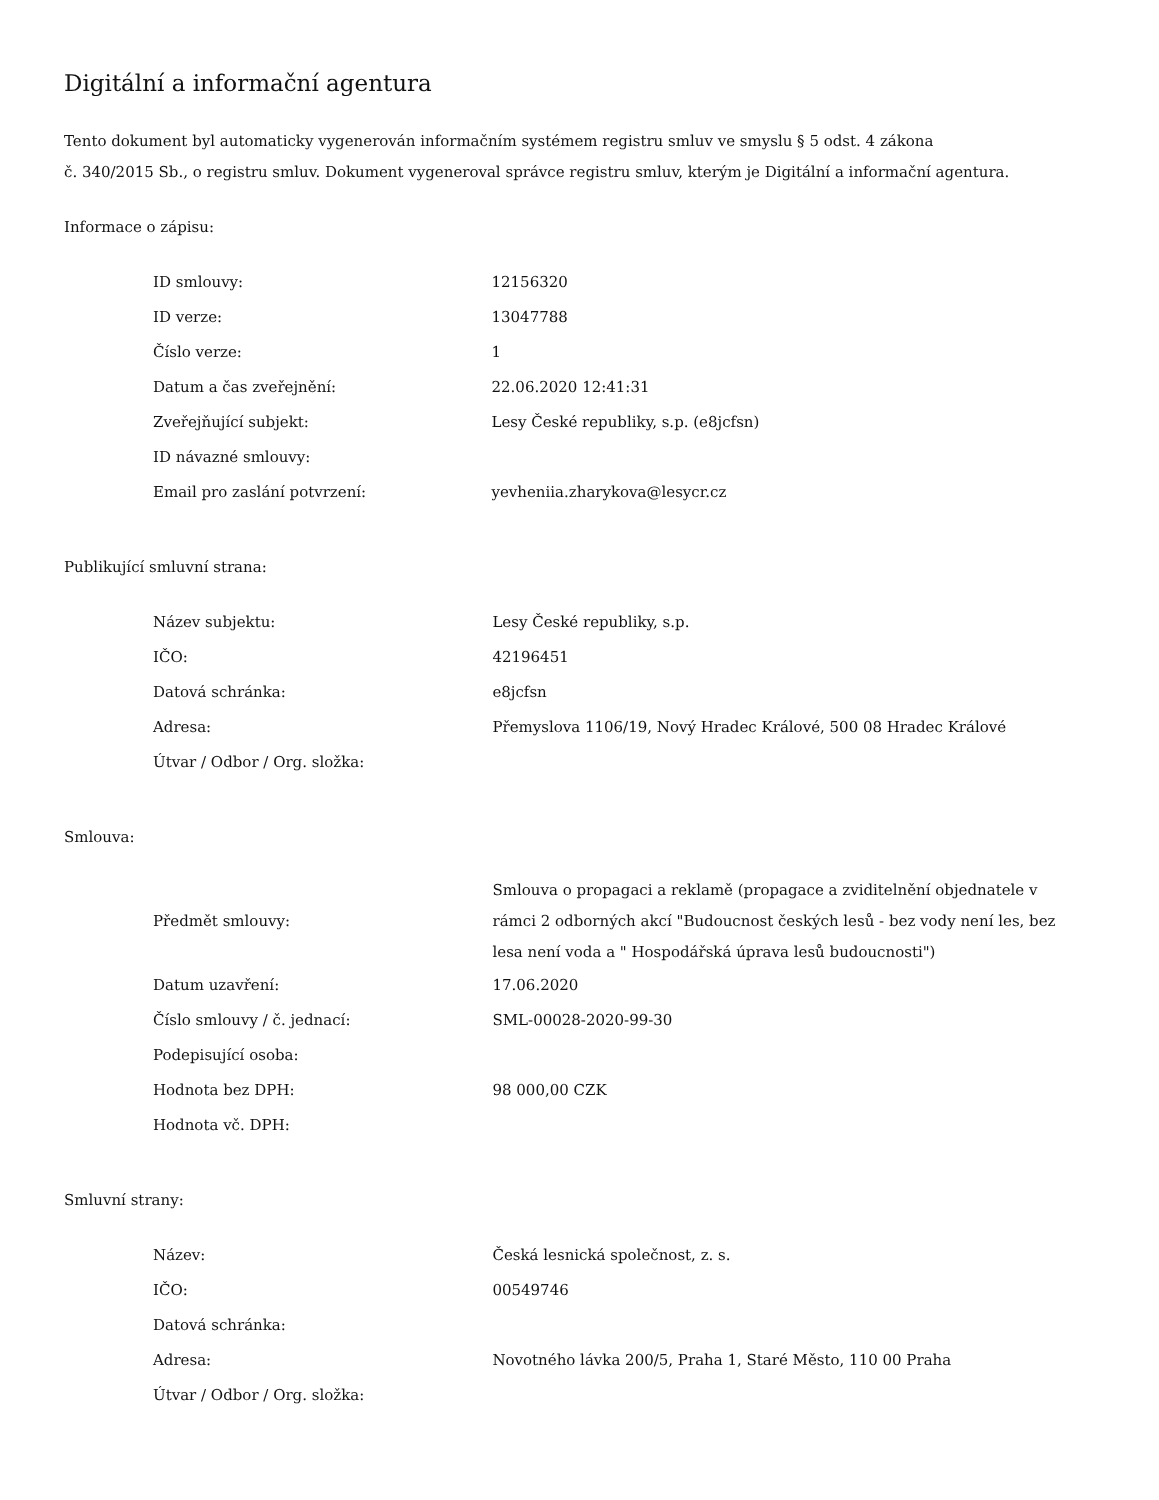Digitální a informační agentura
Tento dokument byl automaticky vygenerován informačním systémem registru smluv ve smyslu § 5 odst. 4 zákona
č. 340/2015 Sb., o registru smluv. Dokument vygeneroval správce registru smluv, kterým je Digitální a informační agentura.
Informace o zápisu:
| ID smlouvy: | 12156320 |
| ID verze: | 13047788 |
| Číslo verze: | 1 |
| Datum a čas zveřejnění: | 22.06.2020 12:41:31 |
| Zveřejňující subjekt: | Lesy České republiky, s.p. (e8jcfsn) |
| ID návazné smlouvy: | |
| Email pro zaslání potvrzení: | yevheniia.zharykova@lesycr.cz |
Publikující smluvní strana:
| Název subjektu: | Lesy České republiky, s.p. |
| IČO: | 42196451 |
| Datová schránka: | e8jcfsn |
| Adresa: | Přemyslova 1106/19, Nový Hradec Králové, 500 08 Hradec Králové |
| Útvar / Odbor / Org. složka: | |
Smlouva:
| Předmět smlouvy: | Smlouva o propagaci a reklamě (propagace a zviditelnění objednatele v rámci 2 odborných akcí "Budoucnost českých lesů - bez vody není les, bez lesa není voda a " Hospodářská úprava lesů budoucnosti") |
| Datum uzavření: | 17.06.2020 |
| Číslo smlouvy / č. jednací: | SML-00028-2020-99-30 |
| Podepisující osoba: | |
| Hodnota bez DPH: | 98 000,00 CZK |
| Hodnota vč. DPH: | |
Smluvní strany:
| Název: | Česká lesnická společnost, z. s. |
| IČO: | 00549746 |
| Datová schránka: | |
| Adresa: | Novotného lávka 200/5, Praha 1, Staré Město, 110 00 Praha |
| Útvar / Odbor / Org. složka: | |